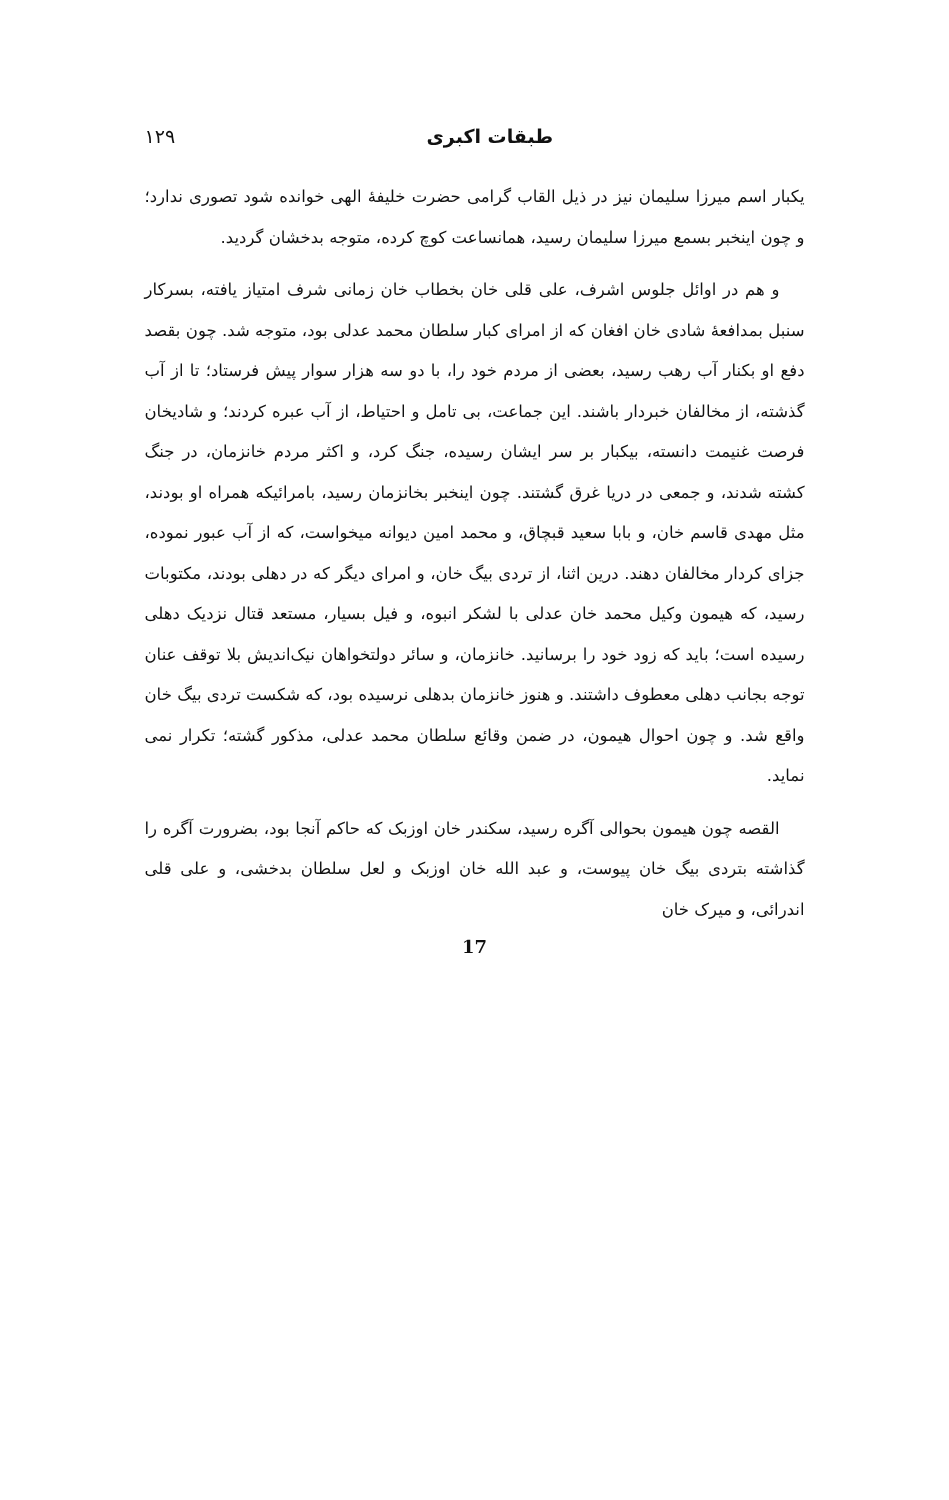طبقات اکبری ۱۲۹
یکبار اسم میرزا سلیمان نیز در ذیل القاب گرامی حضرت خلیفهٔ الهی خوانده شود تصوری ندارد؛ و چون اینخبر بسمع میرزا سلیمان رسید، همانساعت کوچ کرده، متوجه بدخشان گردید.
و هم در اوائل جلوس اشرف، علی قلی خان بخطاب خان زمانی شرف امتیاز یافته، بسرکار سنبل بمدافعهٔ شادی خان افغان که از امرای کبار سلطان محمد عدلی بود، متوجه شد. چون بقصد دفع او بکنار آب رهب رسید، بعضی از مردم خود را، با دو سه هزار سوار پیش فرستاد؛ تا از آب گذشته، از مخالفان خبردار باشند. این جماعت، بی تامل و احتیاط، از آب عبره کردند؛ و شادیخان فرصت غنیمت دانسته، بیکبار بر سر ایشان رسیده، جنگ کرد، و اکثر مردم خانزمان، در جنگ کشته شدند، و جمعی در دریا غرق گشتند. چون اینخبر بخانزمان رسید، بامرائیکه همراه او بودند، مثل مهدی قاسم خان، و بابا سعید قبچاق، و محمد امین دیوانه میخواست، که از آب عبور نموده، جزای کردار مخالفان دهند. درین اثنا، از تردی بیگ خان، و امرای دیگر که در دهلی بودند، مکتوبات رسید، که هیمون وکیل محمد خان عدلی با لشکر انبوه، و فیل بسیار، مستعد قتال نزدیک دهلی رسیده است؛ باید که زود خود را برسانید. خانزمان، و سائر دولتخواهان نیک‌اندیش بلا توقف عنان توجه بجانب دهلی معطوف داشتند. و هنوز خانزمان بدهلی نرسیده بود، که شکست تردی بیگ خان واقع شد. و چون احوال هیمون، در ضمن وقائع سلطان محمد عدلی، مذکور گشته؛ تکرار نمی نماید.
القصه چون هیمون بحوالی آگره رسید، سکندر خان اوزبک که حاکم آنجا بود، بضرورت آگره را گذاشته بتردی بیگ خان پیوست، و عبد الله خان اوزبک و لعل سلطان بدخشی، و علی قلی اندرائی، و میرک خان
17